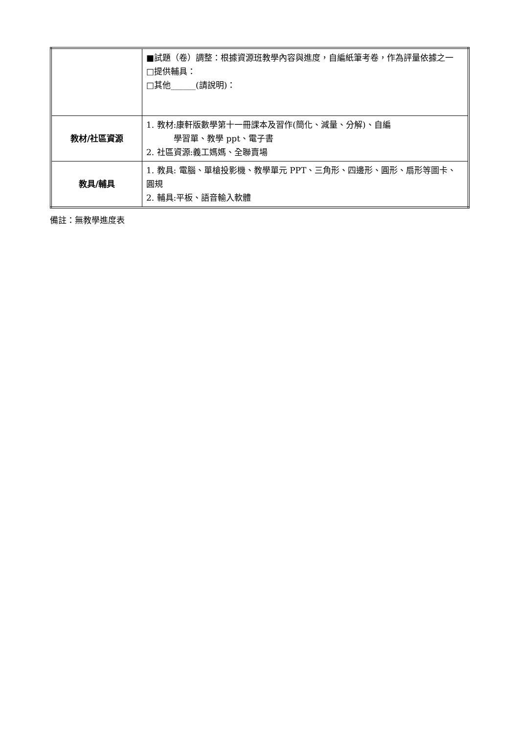| | ■試題（卷）調整：根據資源班教學內容與進度，自編紙筆考卷，作為評量依據之一 □提供輔具： □其他______(請說明)： |
| 教材/社區資源 | 1. 教材:康軒版數學第十一冊課本及習作(簡化、減量、分解)、自編 學習單、教學 ppt、電子書 2. 社區資源:義工媽媽、全聯賣場 |
| 教具/輔具 | 1. 教具: 電腦、單槍投影機、教學單元 PPT、三角形、四邊形、圓形、扇形等圖卡、圓規 2. 輔具:平板、語音輸入軟體 |
備註：無教學進度表